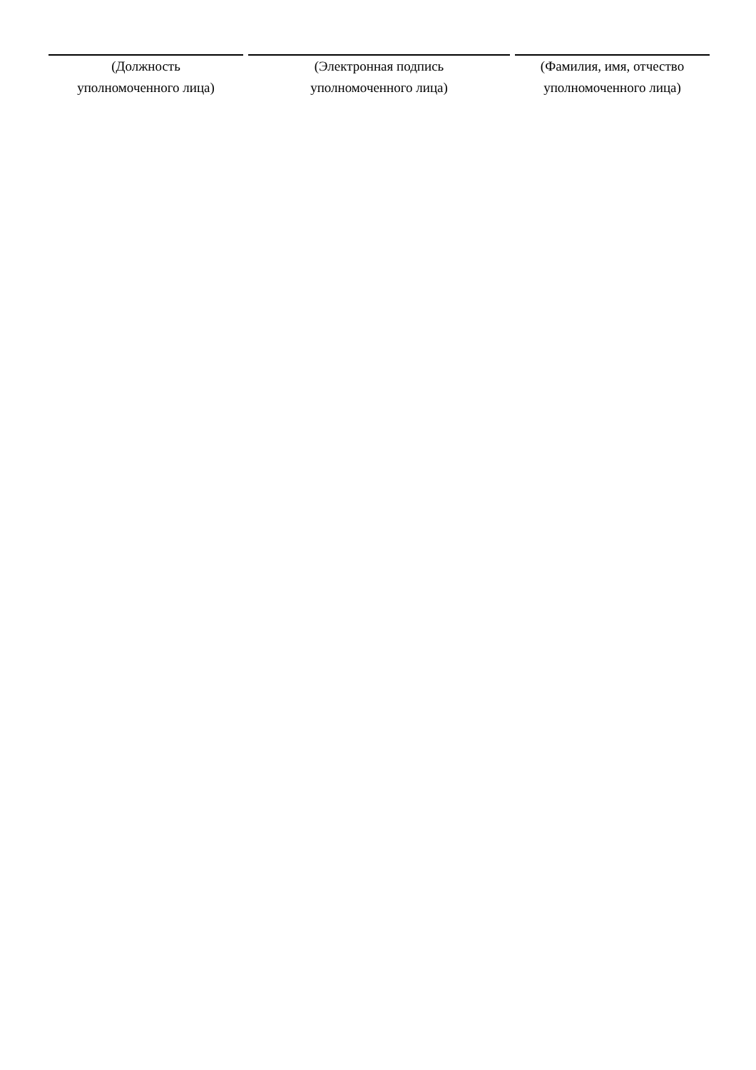| (Должность уполномоченного лица) | (Электронная подпись уполномоченного лица) | (Фамилия, имя, отчество уполномоченного лица) |